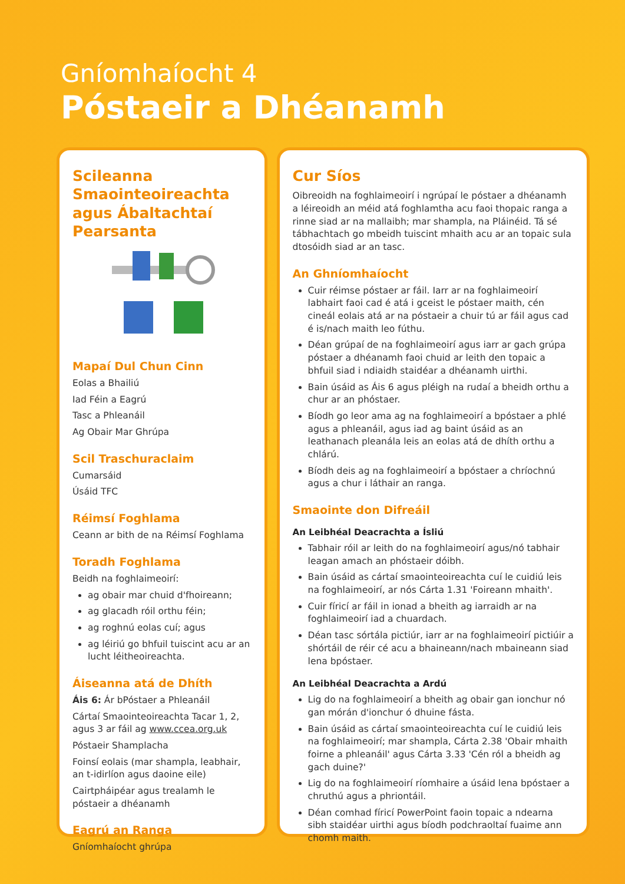Gníomhaíocht 4
Póstaeir a Dhéanamh
Scileanna Smaointeoireachta agus Ábaltachtaí Pearsanta
Mapaí Dul Chun Cinn
Eolas a Bhailiú
Iad Féin a Eagrú
Tasc a Phleanáil
Ag Obair Mar Ghrúpa
Scil Traschuraclaim
Cumarsáid
Úsáid TFC
Réimsí Foghlama
Ceann ar bith de na Réimsí Foghlama
Toradh Foghlama
Beidh na foghlaimeoirí:
ag obair mar chuid d'fhoireann;
ag glacadh róil orthu féin;
ag roghnú eolas cuí; agus
ag léiriú go bhfuil tuiscint acu ar an lucht léitheoireachta.
Áiseanna atá de Dhíth
Áis 6: Ár bPóstaer a Phleanáil
Cártaí Smaointeoireachta Tacar 1, 2, agus 3 ar fáil ag www.ccea.org.uk
Póstaeir Shamplacha
Foinsí eolais (mar shampla, leabhair, an t-idirlíon agus daoine eile)
Cairtpháipéar agus trealamh le póstaeir a dhéanamh
Eagrú an Ranga
Gníomhaíocht ghrúpa
Cur Síos
Oibreoidh na foghlaimeoirí i ngrúpaí le póstaer a dhéanamh a léireoidh an méid atá foghlamtha acu faoi thopaic ranga a rinne siad ar na mallaibh; mar shampla, na Pláinéid. Tá sé tábhachtach go mbeidh tuiscint mhaith acu ar an topaic sula dtosóidh siad ar an tasc.
An Ghníomhaíocht
Cuir réimse póstaer ar fáil. Iarr ar na foghlaimeoirí labhairt faoi cad é atá i gceist le póstaer maith, cén cineál eolais atá ar na póstaeir a chuir tú ar fáil agus cad é is/nach maith leo fúthu.
Déan grúpaí de na foghlaimeoirí agus iarr ar gach grúpa póstaer a dhéanamh faoi chuid ar leith den topaic a bhfuil siad i ndiaidh staidéar a dhéanamh uirthi.
Bain úsáid as Áis 6 agus pléigh na rudaí a bheidh orthu a chur ar an phóstaer.
Bíodh go leor ama ag na foghlaimeoirí a bpóstaer a phlé agus a phleanáil, agus iad ag baint úsáid as an leathanach pleanála leis an eolas atá de dhíth orthu a chlárú.
Bíodh deis ag na foghlaimeoirí a bpóstaer a chríochnú agus a chur i láthair an ranga.
Smaointe don Difreáil
An Leibhéal Deacrachta a Ísliú
Tabhair róil ar leith do na foghlaimeoirí agus/nó tabhair leagan amach an phóstaeir dóibh.
Bain úsáid as cártaí smaointeoireachta cuí le cuidiú leis na foghlaimeoirí, ar nós Cárta 1.31 'Foireann mhaith'.
Cuir fíricí ar fáil in ionad a bheith ag iarraidh ar na foghlaimeoirí iad a chuardach.
Déan tasc sórtála pictiúr, iarr ar na foghlaimeoirí pictiúir a shórtáil de réir cé acu a bhaineann/nach mbaineann siad lena bpóstaer.
An Leibhéal Deacrachta a Ardú
Lig do na foghlaimeoirí a bheith ag obair gan ionchur nó gan mórán d'ionchur ó dhuine fásta.
Bain úsáid as cártaí smaointeoireachta cuí le cuidiú leis na foghlaimeoirí; mar shampla, Cárta 2.38 'Obair mhaith foirne a phleanáil' agus Cárta 3.33 'Cén ról a bheidh ag gach duine?'
Lig do na foghlaimeoirí ríomhaire a úsáid lena bpóstaer a chruthú agus a phriontáil.
Déan comhad fíricí PowerPoint faoin topaic a ndearna sibh staidéar uirthi agus bíodh podchraoltaí fuaime ann chomh maith.